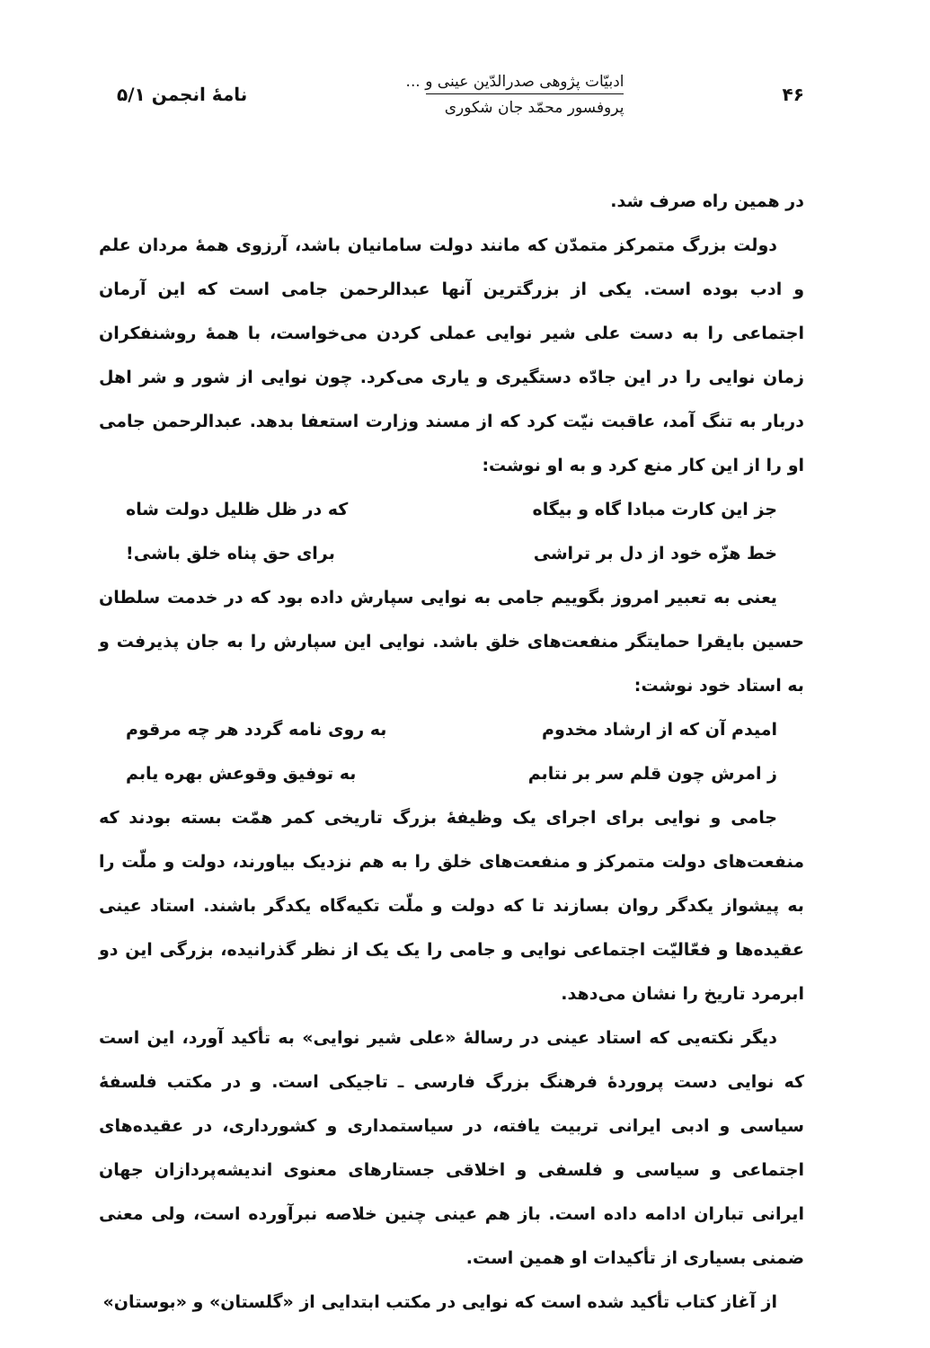۴۶
ادبیّات پژوهی صدرالدّین عینی و ...
پروفسور محمّد جان شکوری
نامهٔ انجمن ۵/۱
در همین راه صرف شد.
دولت بزرگ متمرکز متمدّن که مانند دولت سامانیان باشد، آرزوی همهٔ مردان علم و ادب بوده است. یکی از بزرگترین آنها عبدالرحمن جامی است که این آرمان اجتماعی را به دست علی شیر نوایی عملی کردن می‌خواست، با همهٔ روشنفکران زمان نوایی را در این جادّه دستگیری و یاری می‌کرد. چون نوایی از شور و شر اهل دربار به تنگ آمد، عاقبت نیّت کرد که از مسند وزارت استعفا بدهد. عبدالرحمن جامی او را از این کار منع کرد و به او نوشت:
جز این کارت مبادا گاه و بیگاه که در ظل ظلیل دولت شاه
خط هزّه خود از دل بر تراشی برای حق پناه خلق باشی!
یعنی به تعبیر امروز بگوییم جامی به نوایی سپارش داده بود که در خدمت سلطان حسین بایقرا حمایتگر منفعت‌های خلق باشد. نوایی این سپارش را به جان پذیرفت و به استاد خود نوشت:
امیدم آن که از ارشاد مخدوم به روی نامه گردد هر چه مرقوم
ز امرش چون قلم سر بر نتابم به توفیق وقوعش بهره یابم
جامی و نوایی برای اجرای یک وظیفهٔ بزرگ تاریخی کمر همّت بسته بودند که منفعت‌های دولت متمرکز و منفعت‌های خلق را به هم نزدیک بیاورند، دولت و ملّت را به پیشواز یکدگر روان بسازند تا که دولت و ملّت تکیه‌گاه یکدگر باشند. استاد عینی عقیده‌ها و فعّالیّت اجتماعی نوایی و جامی را یک یک از نظر گذرانیده، بزرگی این دو ابرمرد تاریخ را نشان می‌دهد.
دیگر نکته‌یی که استاد عینی در رسالهٔ «علی شیر نوایی» به تأکید آورد، این است که نوایی دست پروردهٔ فرهنگ بزرگ فارسی ـ تاجیکی است. و در مکتب فلسفهٔ سیاسی و ادبی ایرانی تربیت یافته، در سیاستمداری و کشورداری، در عقیده‌های اجتماعی و سیاسی و فلسفی و اخلاقی جستارهای معنوی اندیشه‌پردازان جهان ایرانی تباران ادامه داده است. باز هم عینی چنین خلاصه نبرآورده است، ولی معنی ضمنی بسیاری از تأکیدات او همین است.
از آغاز کتاب تأکید شده است که نوایی در مکتب ابتدایی از «گلستان» و «بوستان»